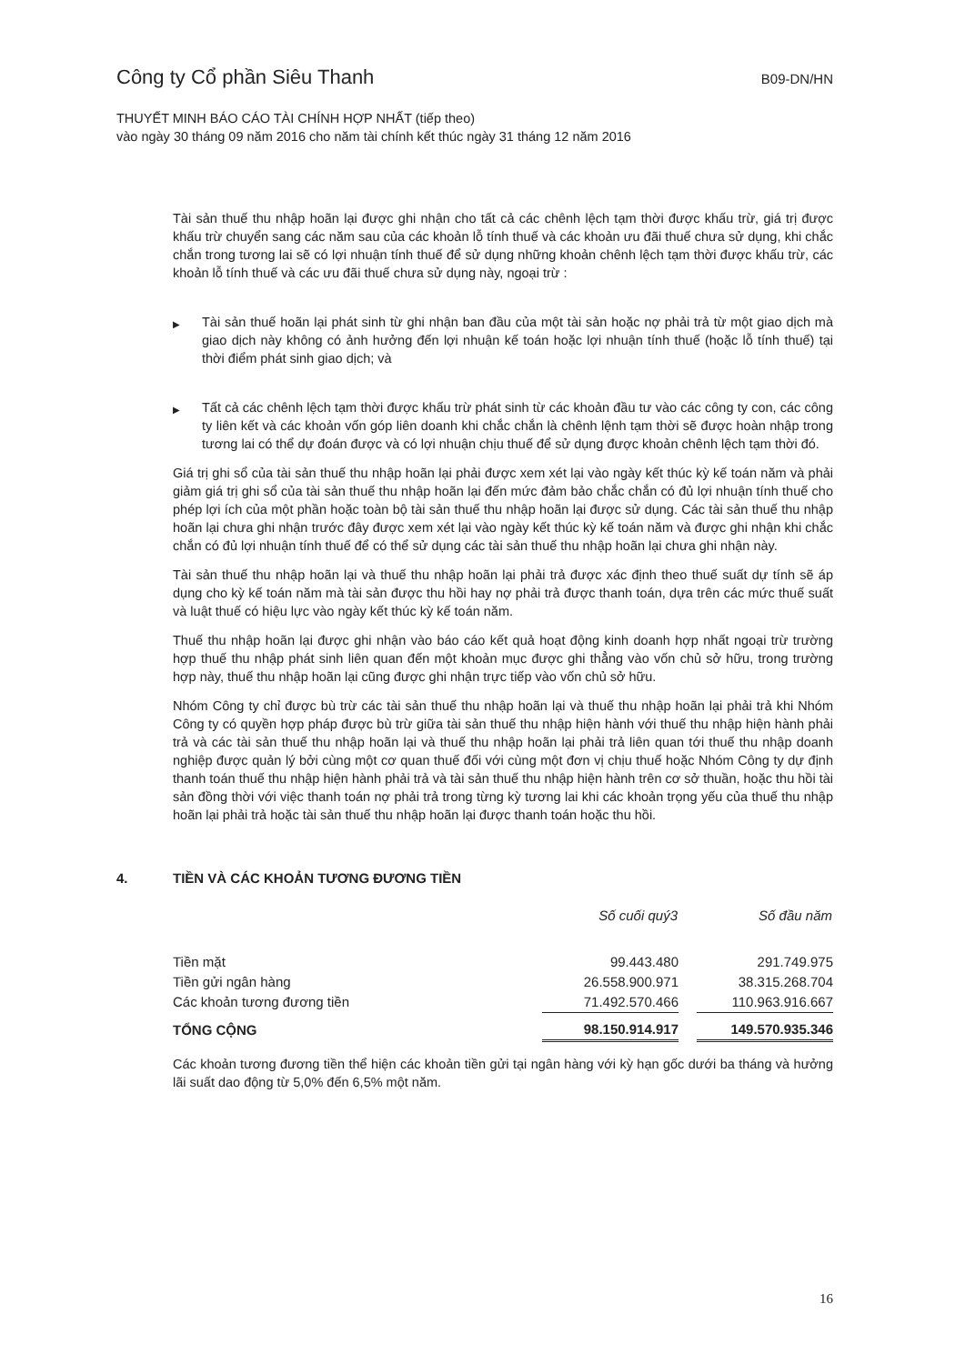Công ty Cổ phần Siêu Thanh
B09-DN/HN
THUYẾT MINH BÁO CÁO TÀI CHÍNH HỢP NHẤT (tiếp theo)
vào ngày 30 tháng 09 năm 2016 cho năm tài chính kết thúc ngày 31 tháng 12 năm 2016
Tài sản thuế thu nhập hoãn lại được ghi nhận cho tất cả các chênh lệch tạm thời được khấu trừ, giá trị được khấu trừ chuyển sang các năm sau của các khoản lỗ tính thuế và các khoản ưu đãi thuế chưa sử dụng, khi chắc chắn trong tương lai sẽ có lợi nhuận tính thuế để sử dụng những khoản chênh lệch tạm thời được khấu trừ, các khoản lỗ tính thuế và các ưu đãi thuế chưa sử dụng này, ngoại trừ :
▶
Tài sản thuế hoãn lại phát sinh từ ghi nhận ban đầu của một tài sản hoặc nợ phải trả từ một giao dịch mà giao dịch này không có ảnh hưởng đến lợi nhuận kế toán hoặc lợi nhuận tính thuế (hoặc lỗ tính thuế) tại thời điểm phát sinh giao dịch; và
▶
Tất cả các chênh lệch tạm thời được khấu trừ phát sinh từ các khoản đầu tư vào các công ty con, các công ty liên kết và các khoản vốn góp liên doanh khi chắc chắn là chênh lệnh tạm thời sẽ được hoàn nhập trong tương lai có thể dự đoán được và có lợi nhuận chịu thuế để sử dụng được khoản chênh lệch tạm thời đó.
Giá trị ghi sổ của tài sản thuế thu nhập hoãn lại phải được xem xét lại vào ngày kết thúc kỳ kế toán năm và phải giảm giá trị ghi sổ của tài sản thuế thu nhập hoãn lại đến mức đảm bảo chắc chắn có đủ lợi nhuận tính thuế cho phép lợi ích của một phần hoặc toàn bộ tài sản thuế thu nhập hoãn lại được sử dụng. Các tài sản thuế thu nhập hoãn lại chưa ghi nhận trước đây được xem xét lại vào ngày kết thúc kỳ kế toán năm và được ghi nhận khi chắc chắn có đủ lợi nhuận tính thuế để có thể sử dụng các tài sản thuế thu nhập hoãn lại chưa ghi nhận này.
Tài sản thuế thu nhập hoãn lại và thuế thu nhập hoãn lại phải trả được xác định theo thuế suất dự tính sẽ áp dụng cho kỳ kế toán năm mà tài sản được thu hồi hay nợ phải trả được thanh toán, dựa trên các mức thuế suất và luật thuế có hiệu lực vào ngày kết thúc kỳ kế toán năm.
Thuế thu nhập hoãn lại được ghi nhận vào báo cáo kết quả hoạt động kinh doanh hợp nhất ngoại trừ trường hợp thuế thu nhập phát sinh liên quan đến một khoản mục được ghi thẳng vào vốn chủ sở hữu, trong trường hợp này, thuế thu nhập hoãn lại cũng được ghi nhận trực tiếp vào vốn chủ sở hữu.
Nhóm Công ty chỉ được bù trừ các tài sản thuế thu nhập hoãn lại và thuế thu nhập hoãn lại phải trả khi Nhóm Công ty có quyền hợp pháp được bù trừ giữa tài sản thuế thu nhập hiện hành với thuế thu nhập hiện hành phải trả và các tài sản thuế thu nhập hoãn lại và thuế thu nhập hoãn lại phải trả liên quan tới thuế thu nhập doanh nghiệp được quản lý bởi cùng một cơ quan thuế đối với cùng một đơn vị chịu thuế hoặc Nhóm Công ty dự định thanh toán thuế thu nhập hiện hành phải trả và tài sản thuế thu nhập hiện hành trên cơ sở thuần, hoặc thu hồi tài sản đồng thời với việc thanh toán nợ phải trả trong từng kỳ tương lai khi các khoản trọng yếu của thuế thu nhập hoãn lại phải trả hoặc tài sản thuế thu nhập hoãn lại được thanh toán hoặc thu hồi.
4. TIỀN VÀ CÁC KHOẢN TƯƠNG ĐƯƠNG TIỀN
| | Số cuối quý3 | | Số đầu năm |
| --- | --- | --- | --- |
| Tiền mặt | 99.443.480 | | 291.749.975 |
| Tiền gửi ngân hàng | 26.558.900.971 | | 38.315.268.704 |
| Các khoản tương đương tiền | 71.492.570.466 | | 110.963.916.667 |
| TỔNG CỘNG | 98.150.914.917 | | 149.570.935.346 |
Các khoản tương đương tiền thể hiện các khoản tiền gửi tại ngân hàng với kỳ hạn gốc dưới ba tháng và hưởng lãi suất dao động từ 5,0% đến 6,5% một năm.
16